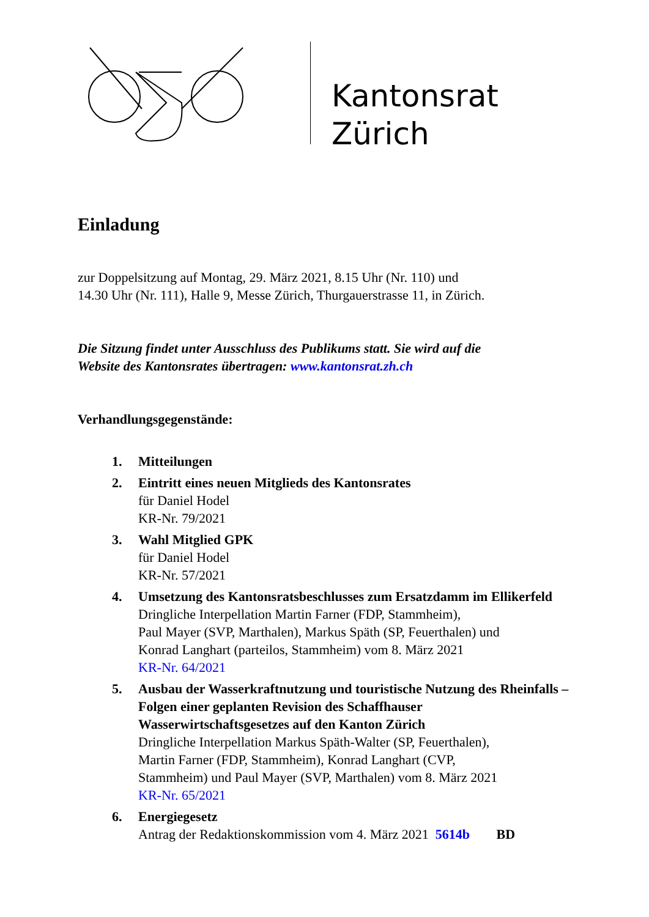Kantonsrat
Zürich
Einladung
zur Doppelsitzung auf Montag, 29. März 2021, 8.15 Uhr (Nr. 110) und
14.30 Uhr (Nr. 111), Halle 9, Messe Zürich, Thurgauerstrasse 11, in Zürich.
Die Sitzung findet unter Ausschluss des Publikums statt. Sie wird auf die
Website des Kantonsrates übertragen: www.kantonsrat.zh.ch
Verhandlungsgegenstände:
1. Mitteilungen
2. Eintritt eines neuen Mitglieds des Kantonsrates
für Daniel Hodel
KR-Nr. 79/2021
3. Wahl Mitglied GPK
für Daniel Hodel
KR-Nr. 57/2021
4. Umsetzung des Kantonsratsbeschlusses zum Ersatzdamm im Ellikerfeld
Dringliche Interpellation Martin Farner (FDP, Stammheim),
Paul Mayer (SVP, Marthalen), Markus Späth (SP, Feuerthalen) und
Konrad Langhart (parteilos, Stammheim) vom 8. März 2021
KR-Nr. 64/2021
5. Ausbau der Wasserkraftnutzung und touristische Nutzung des Rheinfalls – Folgen einer geplanten Revision des Schaffhauser Wasserwirtschaftsgesetzes auf den Kanton Zürich
Dringliche Interpellation Markus Späth-Walter (SP, Feuerthalen),
Martin Farner (FDP, Stammheim), Konrad Langhart (CVP,
Stammheim) und Paul Mayer (SVP, Marthalen) vom 8. März 2021
KR-Nr. 65/2021
6. Energiegesetz
Antrag der Redaktionskommission vom 4. März 2021 5614b BD